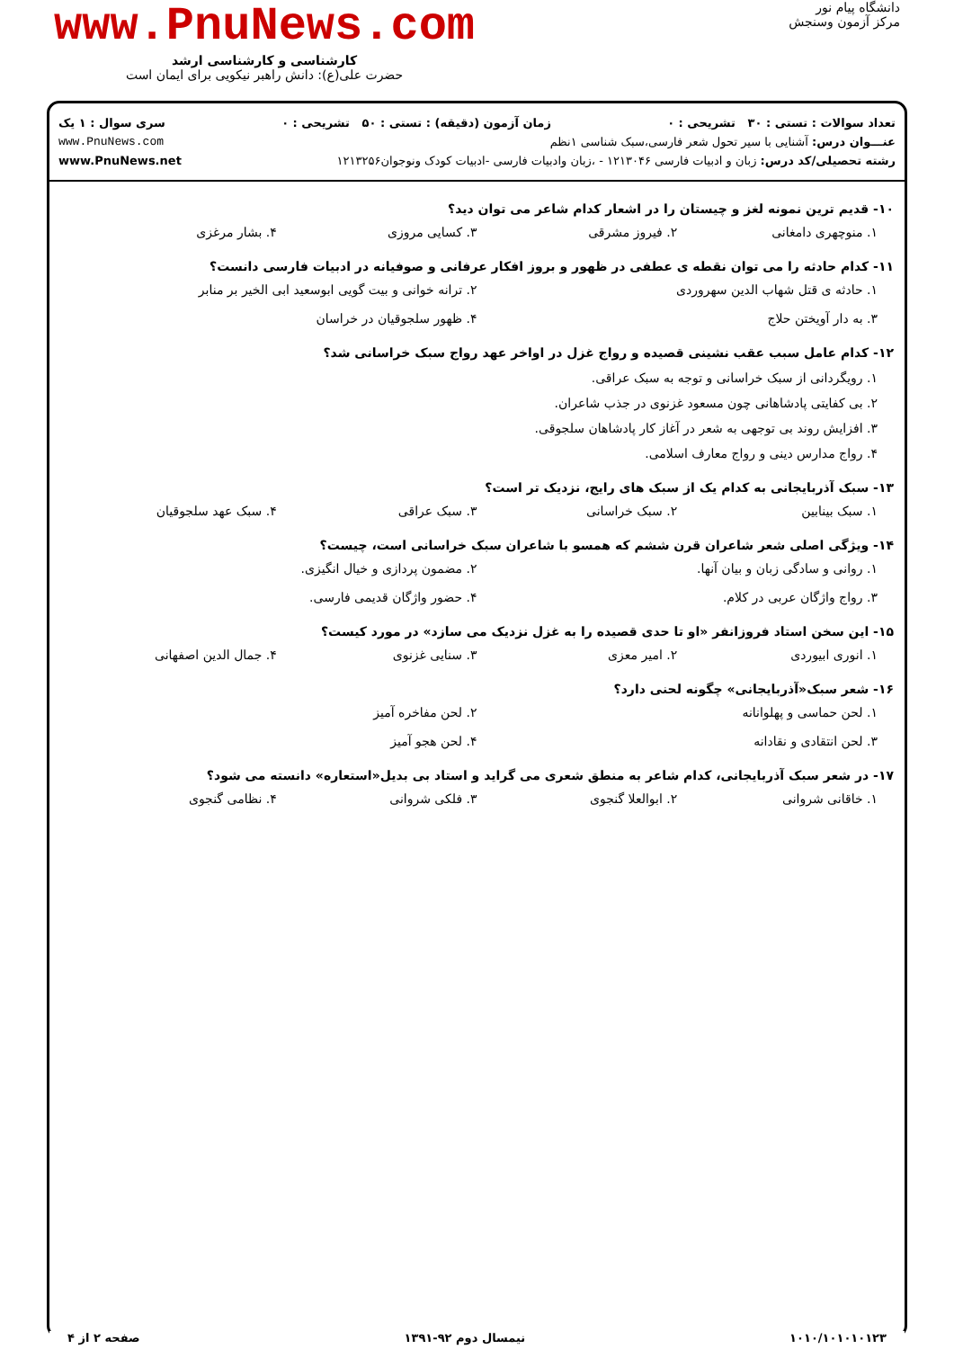دانشگاه پیام نور
مرکز آزمون وسنجش
www.PnuNews.com
کارشناسی و کارشناسی ارشد
حضرت علی(ع): دانش راهبر نیکویی برای ایمان است
تعداد سوالات : تستی : ۳۰ تشریحی : ۰ زمان آزمون (دقیقه) : تستی : ۵۰ تشریحی : ۰ سری سوال : ۱ یک
عنـــوان درس: آشنایی با سیر تحول شعر فارسی،سبک شناسی ۱نظم www.PnuNews.com
رشته تحصیلی/کد درس: زبان و ادبیات فارسی ۱۲۱۳۰۴۶ - ،زبان وادبیات فارسی -ادبیات کودک ونوجوان۱۲۱۳۲۵۶ www.PnuNews.net
۱۰- قدیم ترین نمونه لغز و چیستان را در اشعار کدام شاعر می توان دید؟
۱. منوچهری دامغانی ۲. فیروز مشرقی ۳. کسایی مروزی ۴. بشار مرغزی
۱۱- کدام حادثه را می توان نقطه ی عطفی در ظهور و بروز افکار عرفانی و صوفیانه در ادبیات فارسی دانست؟
۱. حادثه ی قتل شهاب الدین سهروردی ۲. ترانه خوانی و بیت گویی ابوسعید ابی الخیر بر منابر ۳. به دار آویختن حلاج ۴. ظهور سلجوقیان در خراسان
۱۲- کدام عامل سبب عقب نشینی قصیده و رواج غزل در اواخر عهد رواج سبک خراسانی شد؟
۱. رویگردانی از سبک خراسانی و توجه به سبک عراقی.
۲. بی کفایتی پادشاهانی چون مسعود غزنوی در جذب شاعران.
۳. افزایش روند بی توجهی به شعر در آغاز کار پادشاهان سلجوقی.
۴. رواج مدارس دینی و رواج معارف اسلامی.
۱۳- سبک آذربایجانی به کدام یک از سبک های رایج، نزدیک تر است؟
۱. سبک بینابین ۲. سبک خراسانی ۳. سبک عراقی ۴. سبک عهد سلجوقیان
۱۴- ویژگی اصلی شعر شاعران قرن ششم که همسو با شاعران سبک خراسانی است، چیست؟
۱. روانی و سادگی زبان و بیان آنها. ۲. مضمون پردازی و خیال انگیزی. ۳. رواج واژگان عربی در کلام. ۴. حضور واژگان قدیمی فارسی.
۱۵- این سخن استاد فروزانفر «او تا حدی قصیده را به غزل نزدیک می سازد» در مورد کیست؟
۱. انوری ابیوردی ۲. امیر معزی ۳. سنایی غزنوی ۴. جمال الدین اصفهانی
۱۶- شعر سبک«آذربایجانی» چگونه لحنی دارد؟
۱. لحن حماسی و پهلوانانه ۲. لحن مفاخره آمیز ۳. لحن انتقادی و نقادانه ۴. لحن هجو آمیز
۱۷- در شعر سبک آذربایجانی، کدام شاعر به منطق شعری می گراید و استاد بی بدیل«استعاره» دانسته می شود؟
۱. خاقانی شروانی ۲. ابوالعلا گنجوی ۳. فلکی شروانی ۴. نظامی گنجوی
۱۰۱۰/۱۰۱۰۱۰۱۲۳ نیمسال دوم ۹۲-۱۳۹۱ صفحه ۲ از ۴